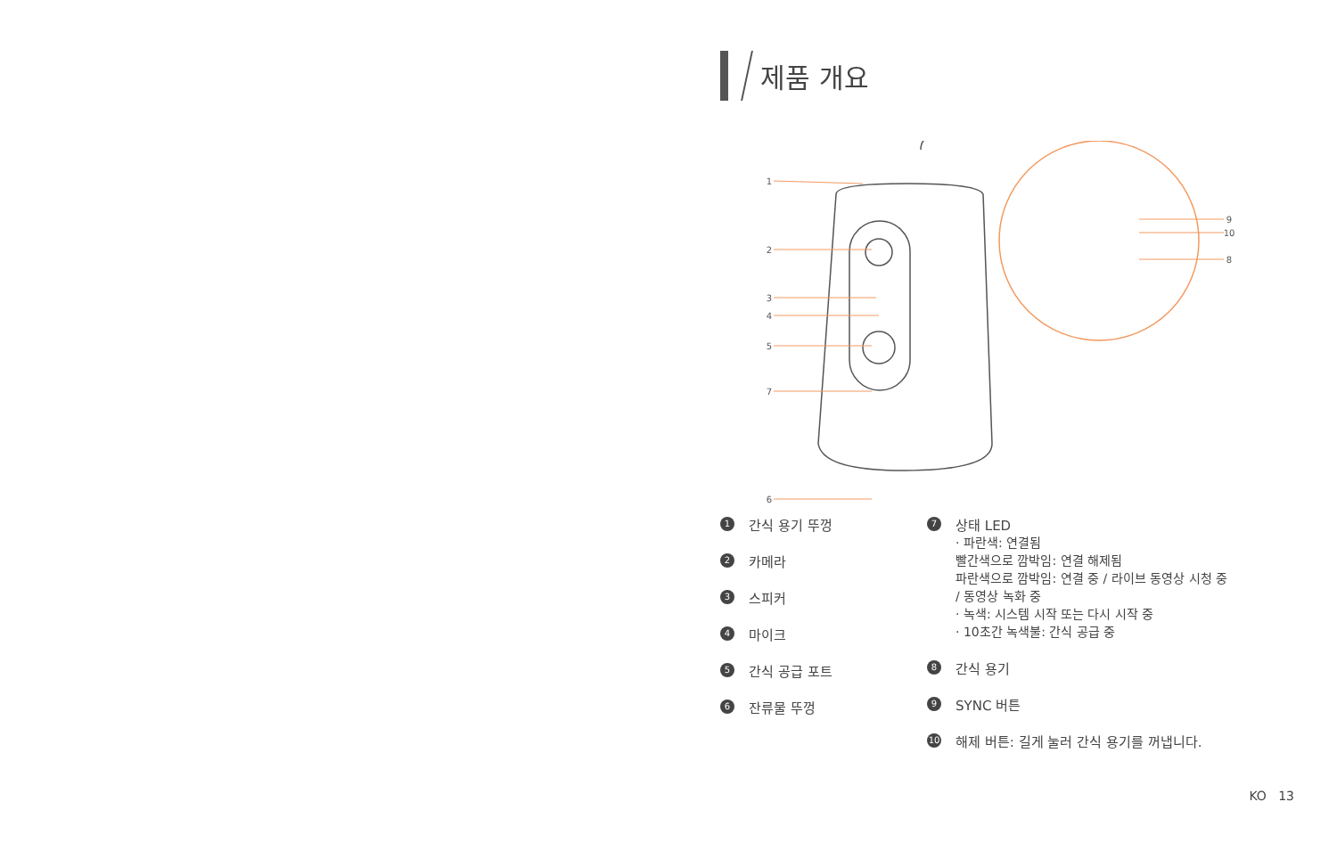제품 개요
1
2
3
4
5
7
6
9
10
8
1 간식 용기 뚜껑
2 카메라
3 스피커
4 마이크
5 간식 공급 포트
6 잔류물 뚜껑
7
상태 LED
· 파란색: 연결됨
빨간색으로 깜박임: 연결 해제됨
파란색으로 깜박임: 연결 중 / 라이브 동영상 시청 중
/ 동영상 녹화 중
· 녹색: 시스템 시작 또는 다시 시작 중
· 10초간 녹색불: 간식 공급 중
8 간식 용기
9 SYNC 버튼
10 해제 버튼: 길게 눌러 간식 용기를 꺼냅니다.
KO 13